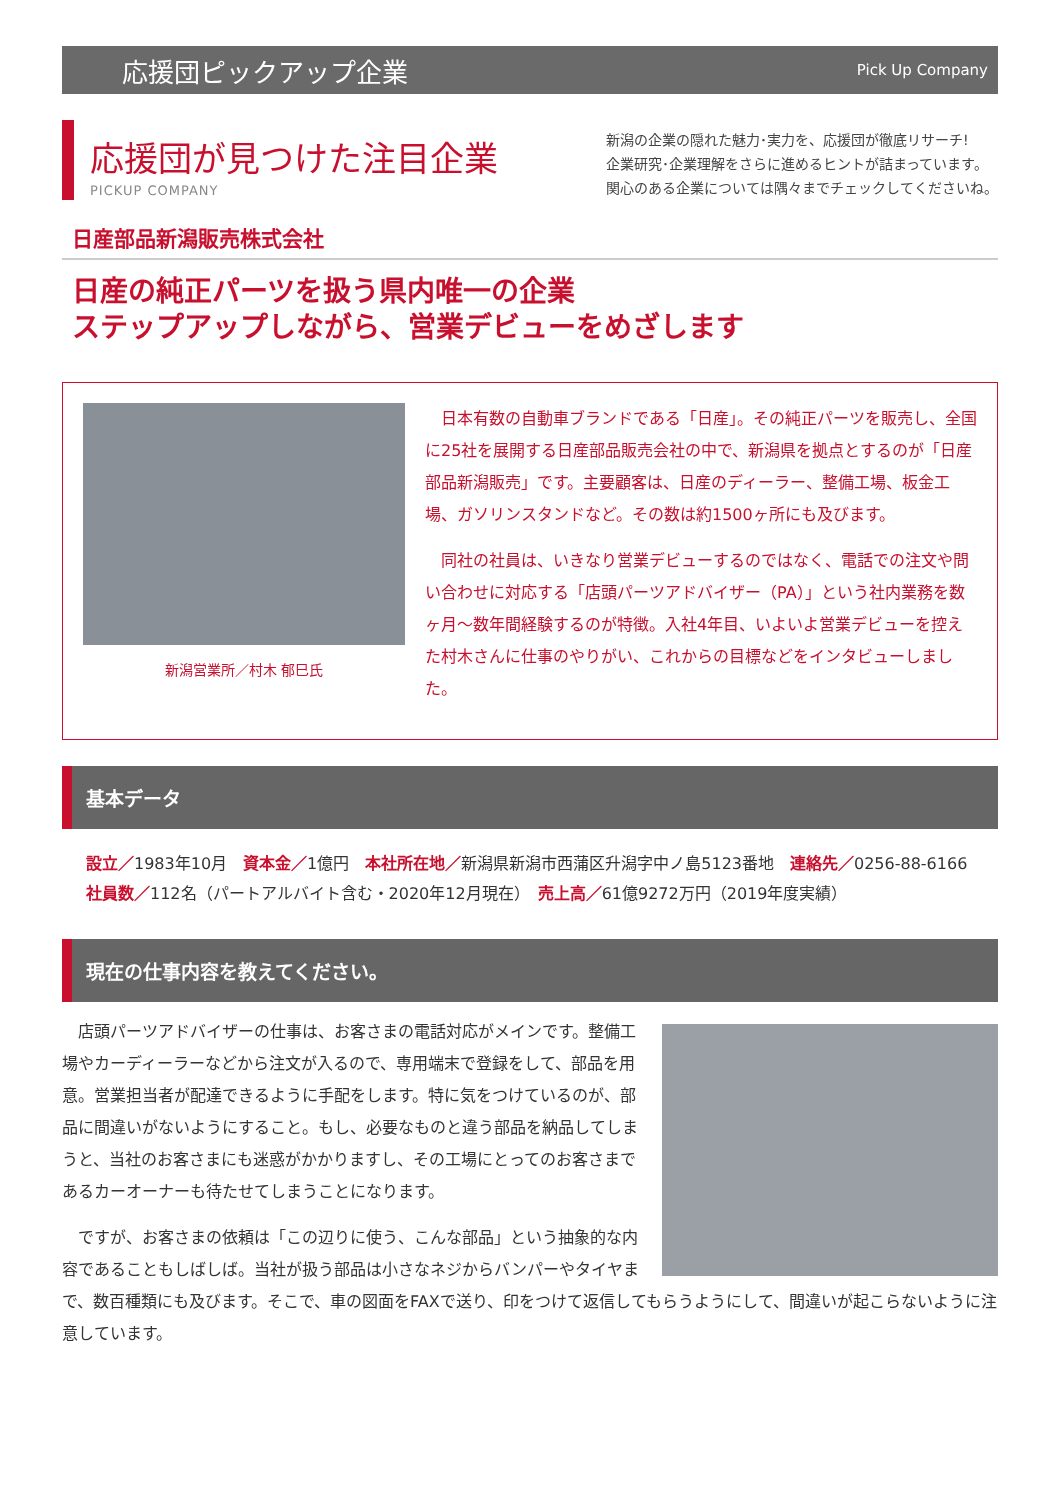応援団ピックアップ企業 Pick Up Company
応援団が見つけた注目企業
PICKUP COMPANY
新潟の企業の隠れた魅力･実力を、応援団が徹底リサーチ!
企業研究･企業理解をさらに進めるヒントが詰まっています。
関心のある企業については隅々までチェックしてくださいね。
日産部品新潟販売株式会社
日産の純正パーツを扱う県内唯一の企業
ステップアップしながら、営業デビューをめざします
新潟営業所／村木 郁巳氏
日本有数の自動車ブランドである「日産」。その純正パーツを販売し、全国に25社を展開する日産部品販売会社の中で、新潟県を拠点とするのが「日産部品新潟販売」です。主要顧客は、日産のディーラー、整備工場、板金工場、ガソリンスタンドなど。その数は約1500ヶ所にも及びます。
同社の社員は、いきなり営業デビューするのではなく、電話での注文や問い合わせに対応する「店頭パーツアドバイザー（PA）」という社内業務を数ヶ月～数年間経験するのが特徴。入社4年目、いよいよ営業デビューを控えた村木さんに仕事のやりがい、これからの目標などをインタビューしました。
基本データ
設立／1983年10月　資本金／1億円　本社所在地／新潟県新潟市西蒲区升潟字中ノ島5123番地　連絡先／0256-88-6166
社員数／112名（パートアルバイト含む・2020年12月現在）　売上高／61億9272万円（2019年度実績）
現在の仕事内容を教えてください。
店頭パーツアドバイザーの仕事は、お客さまの電話対応がメインです。整備工場やカーディーラーなどから注文が入るので、専用端末で登録をして、部品を用意。営業担当者が配達できるように手配をします。特に気をつけているのが、部品に間違いがないようにすること。もし、必要なものと違う部品を納品してしまうと、当社のお客さまにも迷惑がかかりますし、その工場にとってのお客さまであるカーオーナーも待たせてしまうことになります。
ですが、お客さまの依頼は「この辺りに使う、こんな部品」という抽象的な内容であることもしばしば。当社が扱う部品は小さなネジからバンパーやタイヤまで、数百種類にも及びます。そこで、車の図面をFAXで送り、印をつけて返信してもらうようにして、間違いが起こらないように注意しています。